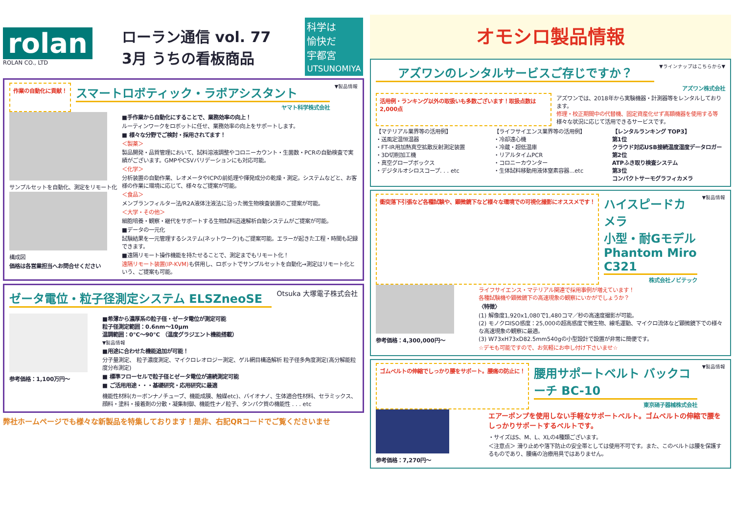rolan
ROLAN CO., LTD
ローラン通信 vol. 77
3月 うちの看板商品
科学は
愉快だ
宇都宮
UTSUNOMIYA
作業の自動化に貢献！
スマートロボティック・ラボアシスタント
ヤマト科学株式会社
▼製品情報
サンプルセットを自動化、測定をリモート化
構成図
価格は各営業担当へお問合せください
■手作業から自動化にすることで、業務効率の向上！
ルーティンワークをロボットに任せ、業務効率の向上をサポートします。
■ 様々な分野でご検討・採用されてます！
＜製薬＞
製品開発・品質管理において、試料溶液調整やコロニーカウント・生菌数・PCRの自動検査で実績がございます。GMPやCSVバリデーションにも対応可能。
＜化学＞
分析装置の自動作業、レオメータやICPの前処理や揮発成分の乾燥・測定。システムなどと、お客様の作業に環境に応じて、様々なご提案が可能。
＜食品＞
メンブランフィルター法/R2A液体注液法に沿った微生物検査装置のご提案が可能。
＜大学・その他＞
細胞培養・観察・継代をサポートする生物試料迅速解析自動システムがご提案が可能。
■データの一元化
試験結果を一元管理するシステム(ネットワーク)もご提案可能。エラーが起きた工程・時間も記録できます。
■遠隔リモート操作機能を持たせることで、測定までもリモート化！
遠隔リモート装置(IP-KVM) も併用し、ロボットでサンプルセットを自動化→測定はリモート化という、ご提案も可能。
ゼータ電位・粒子径測定システム ELSZneoSE
Otsuka 大塚電子株式会社
参考価格：1,100万円～ ■希薄から濃厚系の粒子径・ゼータ電位が測定可能
粒子径測定範囲：0.6nm～10μm
温調範囲：0℃～90℃ （温度グラジエント機能搭載）
▼製品情報
■用途に合わせた機能追加が可能！
分子量測定、 粒子濃度測定、マイクロレオロジー測定、ゲル網目構造解析 粒子径多角度測定(高分解能粒度分布測定)
■ 標準フローセルで粒子径とゼータ電位が連続測定可能
■ ご活用用途・・・基礎研究・応用研究に最適
機能性材料(カーボンナノチューブ、機能成膜、触媒etc)、バイオナノ、生体適合性材料、セラミックス、顔料・塗料・接着剤の分散・凝集制御、機能性ナノ粒子、タンパク質の機能性 . . . etc
弊社ホームページでも様々な新製品を特集しております！是非、右記QRコードでご覧くださいませ
オモシロ製品情報
アズワンのレンタルサービスご存じですか？
▼ラインナップはこちらから▼
アズワン株式会社
活用例・ランキング以外の取扱いも多数ございます！取扱点数は2,000点
アズワンでは、2018年から実験機器・計測器等をレンタルしております。
修理・校正期間中の代替機、固定資産化せず高額機器を使用する等
様々な状況に応じて活用できるサービスです。
【マテリアル業界等の活用例】
・送風定温恒温器
・FT-IR用加熱真空拡散反射測定装置
・3D切削加工機
・真空グローブボックス
・デジタルオシロスコープ. . . etc
【ライフサイエンス業界等の活用例】
・冷却遠心機
・冷蔵・超低温庫
・リアルタイムPCR
・コロニーカウンター
・生体試料移動用液体窒素容器...etc
【レンタルランキング TOP3】
第1位
クラウド対応USB接続温度湿度データロガー
第2位
ATPふき取り検査システム
第3位
コンパクトサーモグラフィカメラ
衝突落下引張など各種試験や、顕微鏡下など様々な環境での可視化撮影にオススメです！
ハイスピードカメラ
小型・耐Gモデル Phantom Miro C321
株式会社ノビテック
▼製品情報
参考価格：4,300,000円～ ライフサイエンス・マテリアル関連で採用事例が増えています！
各種試験機や顕微鏡下の高速現象の観察にいかがでしょうか？
〈特徴〉
(1) 解像度1,920x1,080で1,480コマ／秒の高速度撮影が可能。
(2) モノクロISO感度：25,000の超高感度で微生物、線毛運動、マイクロ流体など顕微鏡下での様々な高速現象の観察に最適。
(3) W73xH73xD82.5mm540gの小型設計で設置が非常に簡便です。
☆デモも可能ですので、お気軽にお申し付け下さいませ☆
ゴムベルトの伸縮でしっかり腰をサポート。腰痛の防止に！
腰用サポートベルト バックコーチ BC-10
東京硝子器械株式会社
▼製品情報
参考価格：7,270円～
エアーポンプを使用しない手軽なサポートベルト。ゴムベルトの伸縮で腰をしっかりサポートするベルトです。
・サイズはS、M、L、XLの4種類ございます。
＜注意点＞ 滑り止めや落下防止の安全帯としては使用不可です。また、このベルトは腰を保護するものであり、腰痛の治療用具ではありません。